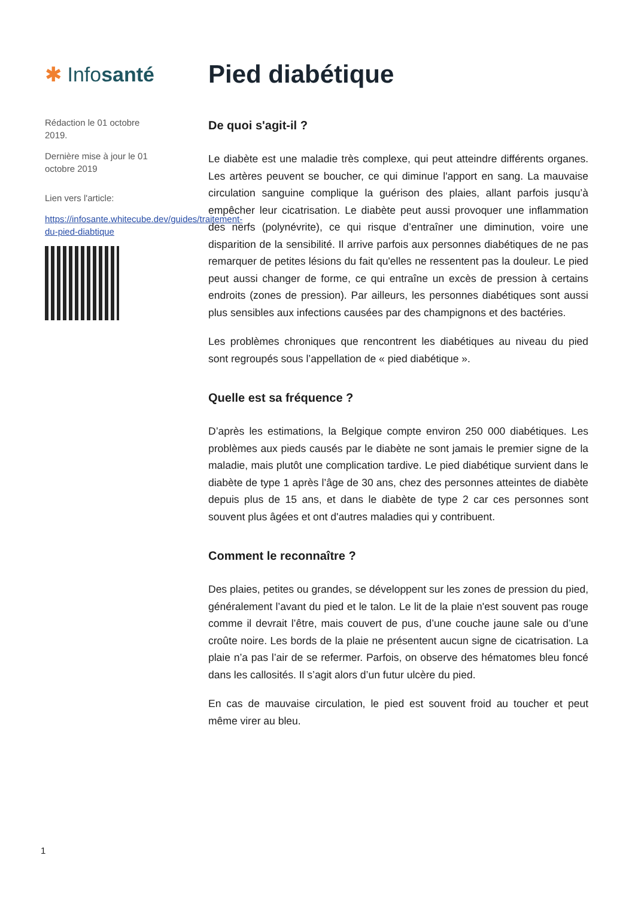✱ Infosanté
Rédaction le 01 octobre 2019.
Dernière mise à jour le 01 octobre 2019
Lien vers l'article:
https://infosante.whitecube.dev/guides/traitement-du-pied-diabtique
Pied diabétique
De quoi s'agit-il ?
Le diabète est une maladie très complexe, qui peut atteindre différents organes. Les artères peuvent se boucher, ce qui diminue l'apport en sang. La mauvaise circulation sanguine complique la guérison des plaies, allant parfois jusqu’à empêcher leur cicatrisation. Le diabète peut aussi provoquer une inflammation des nerfs (polynévrite), ce qui risque d’entraîner une diminution, voire une disparition de la sensibilité. Il arrive parfois aux personnes diabétiques de ne pas remarquer de petites lésions du fait qu'elles ne ressentent pas la douleur. Le pied peut aussi changer de forme, ce qui entraîne un excès de pression à certains endroits (zones de pression). Par ailleurs, les personnes diabétiques sont aussi plus sensibles aux infections causées par des champignons et des bactéries.
Les problèmes chroniques que rencontrent les diabétiques au niveau du pied sont regroupés sous l’appellation de « pied diabétique ».
Quelle est sa fréquence ?
D’après les estimations, la Belgique compte environ 250 000 diabétiques. Les problèmes aux pieds causés par le diabète ne sont jamais le premier signe de la maladie, mais plutôt une complication tardive. Le pied diabétique survient dans le diabète de type 1 après l’âge de 30 ans, chez des personnes atteintes de diabète depuis plus de 15 ans, et dans le diabète de type 2 car ces personnes sont souvent plus âgées et ont d'autres maladies qui y contribuent.
Comment le reconnaître ?
Des plaies, petites ou grandes, se développent sur les zones de pression du pied, généralement l’avant du pied et le talon. Le lit de la plaie n'est souvent pas rouge comme il devrait l’être, mais couvert de pus, d’une couche jaune sale ou d’une croûte noire. Les bords de la plaie ne présentent aucun signe de cicatrisation. La plaie n’a pas l’air de se refermer. Parfois, on observe des hématomes bleu foncé dans les callosités. Il s’agit alors d’un futur ulcère du pied.
En cas de mauvaise circulation, le pied est souvent froid au toucher et peut même virer au bleu.
1